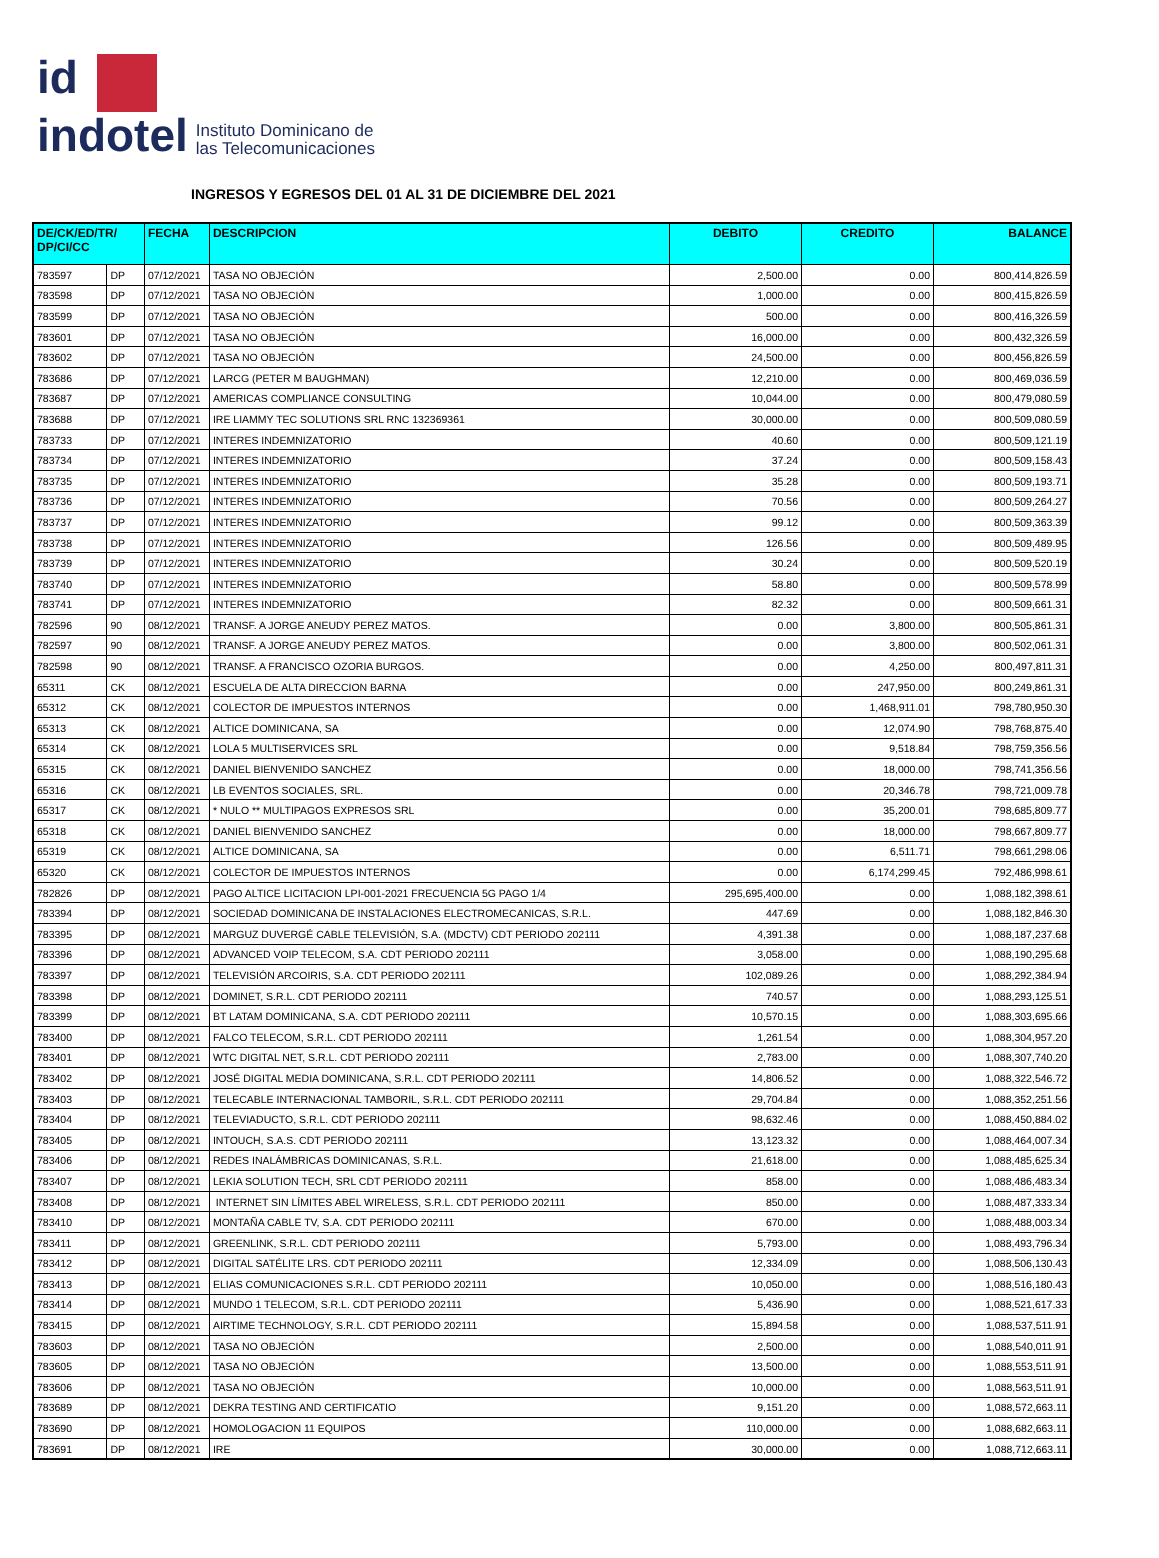id
indotel
Instituto Dominicano de
las Telecomunicaciones
INGRESOS Y EGRESOS DEL 01 AL 31 DE DICIEMBRE DEL 2021
| DE/CK/ED/TR/ DP/CI/CC | | FECHA | DESCRIPCION | DEBITO | CREDITO | BALANCE |
| --- | --- | --- | --- | --- | --- | --- |
| 783597 | DP | 07/12/2021 | TASA NO OBJECIÓN | 2,500.00 | 0.00 | 800,414,826.59 |
| 783598 | DP | 07/12/2021 | TASA NO OBJECIÓN | 1,000.00 | 0.00 | 800,415,826.59 |
| 783599 | DP | 07/12/2021 | TASA NO OBJECIÓN | 500.00 | 0.00 | 800,416,326.59 |
| 783601 | DP | 07/12/2021 | TASA NO OBJECIÓN | 16,000.00 | 0.00 | 800,432,326.59 |
| 783602 | DP | 07/12/2021 | TASA NO OBJECIÓN | 24,500.00 | 0.00 | 800,456,826.59 |
| 783686 | DP | 07/12/2021 | LARCG (PETER M BAUGHMAN) | 12,210.00 | 0.00 | 800,469,036.59 |
| 783687 | DP | 07/12/2021 | AMERICAS COMPLIANCE CONSULTING | 10,044.00 | 0.00 | 800,479,080.59 |
| 783688 | DP | 07/12/2021 | IRE LIAMMY TEC SOLUTIONS SRL RNC 132369361 | 30,000.00 | 0.00 | 800,509,080.59 |
| 783733 | DP | 07/12/2021 | INTERES INDEMNIZATORIO | 40.60 | 0.00 | 800,509,121.19 |
| 783734 | DP | 07/12/2021 | INTERES INDEMNIZATORIO | 37.24 | 0.00 | 800,509,158.43 |
| 783735 | DP | 07/12/2021 | INTERES INDEMNIZATORIO | 35.28 | 0.00 | 800,509,193.71 |
| 783736 | DP | 07/12/2021 | INTERES INDEMNIZATORIO | 70.56 | 0.00 | 800,509,264.27 |
| 783737 | DP | 07/12/2021 | INTERES INDEMNIZATORIO | 99.12 | 0.00 | 800,509,363.39 |
| 783738 | DP | 07/12/2021 | INTERES INDEMNIZATORIO | 126.56 | 0.00 | 800,509,489.95 |
| 783739 | DP | 07/12/2021 | INTERES INDEMNIZATORIO | 30.24 | 0.00 | 800,509,520.19 |
| 783740 | DP | 07/12/2021 | INTERES INDEMNIZATORIO | 58.80 | 0.00 | 800,509,578.99 |
| 783741 | DP | 07/12/2021 | INTERES INDEMNIZATORIO | 82.32 | 0.00 | 800,509,661.31 |
| 782596 | 90 | 08/12/2021 | TRANSF. A JORGE ANEUDY PEREZ MATOS. | 0.00 | 3,800.00 | 800,505,861.31 |
| 782597 | 90 | 08/12/2021 | TRANSF. A JORGE ANEUDY PEREZ MATOS. | 0.00 | 3,800.00 | 800,502,061.31 |
| 782598 | 90 | 08/12/2021 | TRANSF. A FRANCISCO OZORIA BURGOS. | 0.00 | 4,250.00 | 800,497,811.31 |
| 65311 | CK | 08/12/2021 | ESCUELA DE ALTA DIRECCION BARNA | 0.00 | 247,950.00 | 800,249,861.31 |
| 65312 | CK | 08/12/2021 | COLECTOR DE IMPUESTOS INTERNOS | 0.00 | 1,468,911.01 | 798,780,950.30 |
| 65313 | CK | 08/12/2021 | ALTICE DOMINICANA, SA | 0.00 | 12,074.90 | 798,768,875.40 |
| 65314 | CK | 08/12/2021 | LOLA 5 MULTISERVICES SRL | 0.00 | 9,518.84 | 798,759,356.56 |
| 65315 | CK | 08/12/2021 | DANIEL BIENVENIDO SANCHEZ | 0.00 | 18,000.00 | 798,741,356.56 |
| 65316 | CK | 08/12/2021 | LB EVENTOS SOCIALES, SRL. | 0.00 | 20,346.78 | 798,721,009.78 |
| 65317 | CK | 08/12/2021 | * NULO ** MULTIPAGOS EXPRESOS SRL | 0.00 | 35,200.01 | 798,685,809.77 |
| 65318 | CK | 08/12/2021 | DANIEL BIENVENIDO SANCHEZ | 0.00 | 18,000.00 | 798,667,809.77 |
| 65319 | CK | 08/12/2021 | ALTICE DOMINICANA, SA | 0.00 | 6,511.71 | 798,661,298.06 |
| 65320 | CK | 08/12/2021 | COLECTOR DE IMPUESTOS INTERNOS | 0.00 | 6,174,299.45 | 792,486,998.61 |
| 782826 | DP | 08/12/2021 | PAGO ALTICE LICITACION LPI-001-2021 FRECUENCIA 5G PAGO 1/4 | 295,695,400.00 | 0.00 | 1,088,182,398.61 |
| 783394 | DP | 08/12/2021 | SOCIEDAD DOMINICANA DE INSTALACIONES ELECTROMECANICAS, S.R.L. | 447.69 | 0.00 | 1,088,182,846.30 |
| 783395 | DP | 08/12/2021 | MARGUZ DUVERGÉ CABLE TELEVISIÓN, S.A. (MDCTV) CDT PERIODO 202111 | 4,391.38 | 0.00 | 1,088,187,237.68 |
| 783396 | DP | 08/12/2021 | ADVANCED VOIP TELECOM, S.A. CDT PERIODO 202111 | 3,058.00 | 0.00 | 1,088,190,295.68 |
| 783397 | DP | 08/12/2021 | TELEVISIÓN ARCOIRIS, S.A. CDT PERIODO 202111 | 102,089.26 | 0.00 | 1,088,292,384.94 |
| 783398 | DP | 08/12/2021 | DOMINET, S.R.L. CDT PERIODO 202111 | 740.57 | 0.00 | 1,088,293,125.51 |
| 783399 | DP | 08/12/2021 | BT LATAM DOMINICANA, S.A. CDT PERIODO 202111 | 10,570.15 | 0.00 | 1,088,303,695.66 |
| 783400 | DP | 08/12/2021 | FALCO TELECOM, S.R.L. CDT PERIODO 202111 | 1,261.54 | 0.00 | 1,088,304,957.20 |
| 783401 | DP | 08/12/2021 | WTC DIGITAL NET, S.R.L. CDT PERIODO 202111 | 2,783.00 | 0.00 | 1,088,307,740.20 |
| 783402 | DP | 08/12/2021 | JOSÉ DIGITAL MEDIA DOMINICANA, S.R.L. CDT PERIODO 202111 | 14,806.52 | 0.00 | 1,088,322,546.72 |
| 783403 | DP | 08/12/2021 | TELECABLE INTERNACIONAL TAMBORIL, S.R.L. CDT PERIODO 202111 | 29,704.84 | 0.00 | 1,088,352,251.56 |
| 783404 | DP | 08/12/2021 | TELEVIADUCTO, S.R.L. CDT PERIODO 202111 | 98,632.46 | 0.00 | 1,088,450,884.02 |
| 783405 | DP | 08/12/2021 | INTOUCH, S.A.S. CDT PERIODO 202111 | 13,123.32 | 0.00 | 1,088,464,007.34 |
| 783406 | DP | 08/12/2021 | REDES INALÁMBRICAS DOMINICANAS, S.R.L. | 21,618.00 | 0.00 | 1,088,485,625.34 |
| 783407 | DP | 08/12/2021 | LEKIA SOLUTION TECH, SRL CDT PERIODO 202111 | 858.00 | 0.00 | 1,088,486,483.34 |
| 783408 | DP | 08/12/2021 | INTERNET SIN LÍMITES ABEL WIRELESS, S.R.L. CDT PERIODO 202111 | 850.00 | 0.00 | 1,088,487,333.34 |
| 783410 | DP | 08/12/2021 | MONTAÑA CABLE TV, S.A. CDT PERIODO 202111 | 670.00 | 0.00 | 1,088,488,003.34 |
| 783411 | DP | 08/12/2021 | GREENLINK, S.R.L. CDT PERIODO 202111 | 5,793.00 | 0.00 | 1,088,493,796.34 |
| 783412 | DP | 08/12/2021 | DIGITAL SATÉLITE LRS. CDT PERIODO 202111 | 12,334.09 | 0.00 | 1,088,506,130.43 |
| 783413 | DP | 08/12/2021 | ELIAS COMUNICACIONES S.R.L. CDT PERIODO 202111 | 10,050.00 | 0.00 | 1,088,516,180.43 |
| 783414 | DP | 08/12/2021 | MUNDO 1 TELECOM, S.R.L. CDT PERIODO 202111 | 5,436.90 | 0.00 | 1,088,521,617.33 |
| 783415 | DP | 08/12/2021 | AIRTIME TECHNOLOGY, S.R.L. CDT PERIODO 202111 | 15,894.58 | 0.00 | 1,088,537,511.91 |
| 783603 | DP | 08/12/2021 | TASA NO OBJECIÓN | 2,500.00 | 0.00 | 1,088,540,011.91 |
| 783605 | DP | 08/12/2021 | TASA NO OBJECIÓN | 13,500.00 | 0.00 | 1,088,553,511.91 |
| 783606 | DP | 08/12/2021 | TASA NO OBJECIÓN | 10,000.00 | 0.00 | 1,088,563,511.91 |
| 783689 | DP | 08/12/2021 | DEKRA TESTING AND CERTIFICATIO | 9,151.20 | 0.00 | 1,088,572,663.11 |
| 783690 | DP | 08/12/2021 | HOMOLOGACION 11 EQUIPOS | 110,000.00 | 0.00 | 1,088,682,663.11 |
| 783691 | DP | 08/12/2021 | IRE | 30,000.00 | 0.00 | 1,088,712,663.11 |